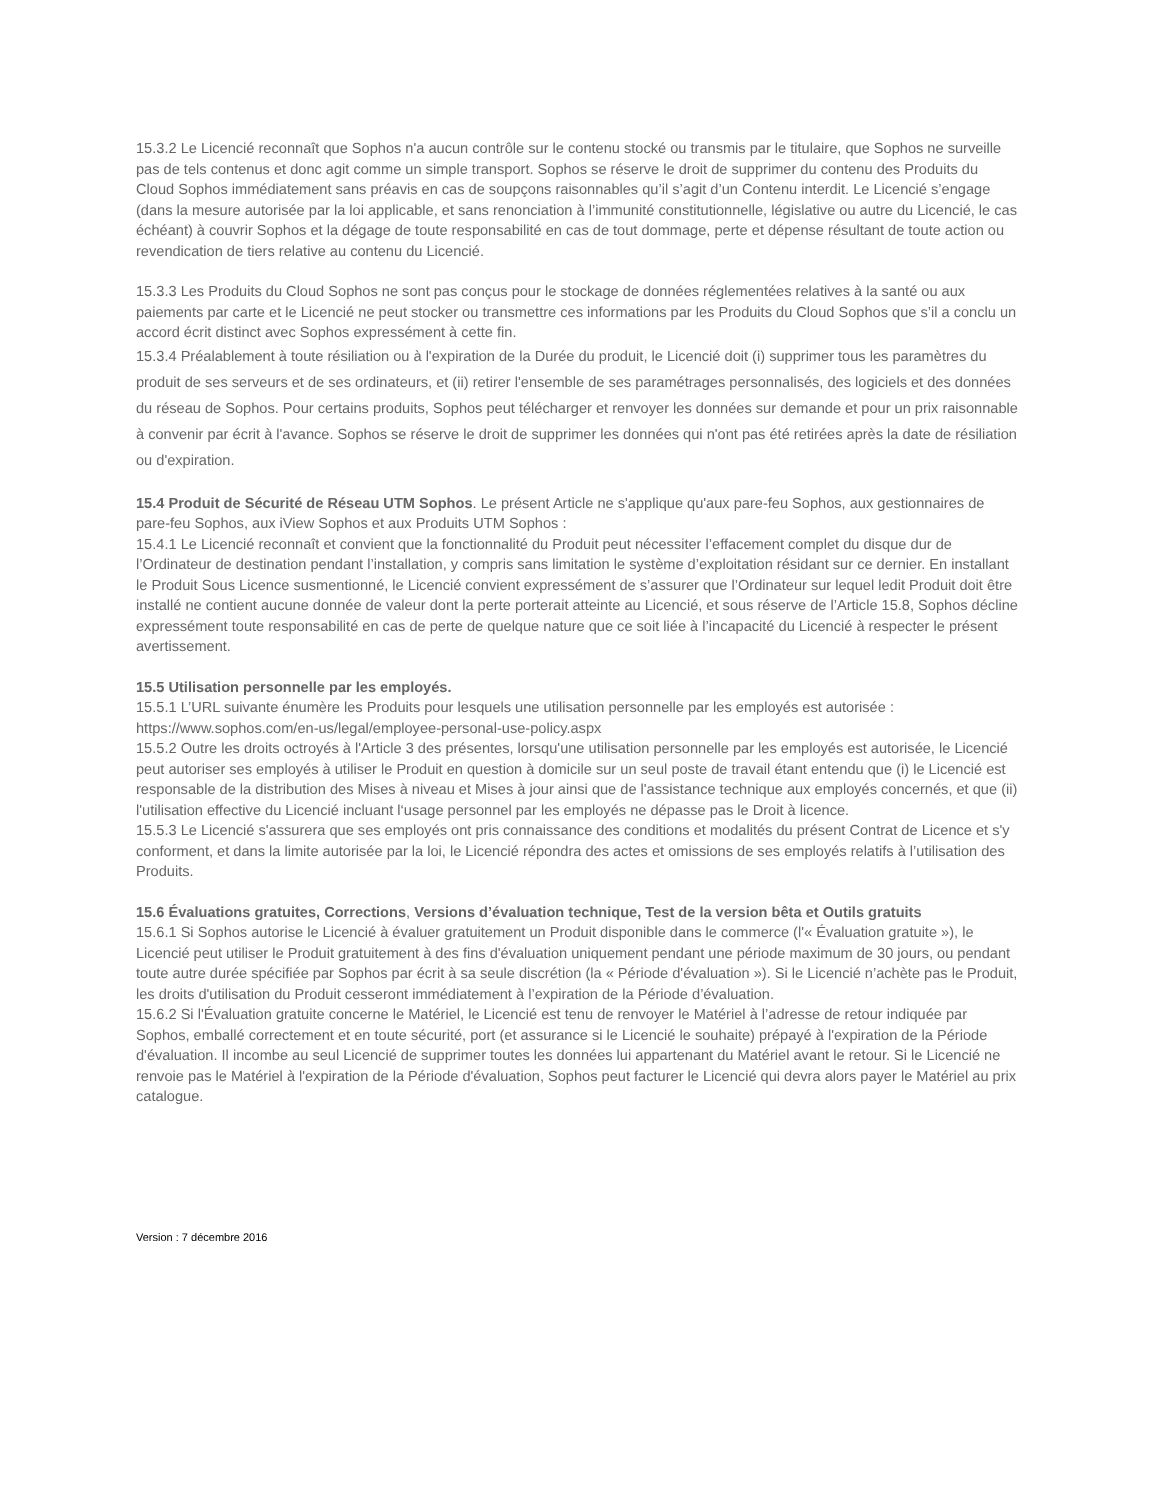15.3.2 Le Licencié reconnaît que Sophos n'a aucun contrôle sur le contenu stocké ou transmis par le titulaire, que Sophos ne surveille pas de tels contenus et donc agit comme un simple transport. Sophos se réserve le droit de supprimer du contenu des Produits du Cloud Sophos immédiatement sans préavis en cas de soupçons raisonnables qu’il s’agit d’un Contenu interdit. Le Licencié s’engage (dans la mesure autorisée par la loi applicable, et sans renonciation à l’immunité constitutionnelle, législative ou autre du Licencié, le cas échéant) à couvrir Sophos et la dégage de toute responsabilité en cas de tout dommage, perte et dépense résultant de toute action ou revendication de tiers relative au contenu du Licencié.
15.3.3 Les Produits du Cloud Sophos ne sont pas conçus pour le stockage de données réglementées relatives à la santé ou aux paiements par carte et le Licencié ne peut stocker ou transmettre ces informations par les Produits du Cloud Sophos que s’il a conclu un accord écrit distinct avec Sophos expressément à cette fin.
15.3.4 Préalablement à toute résiliation ou à l'expiration de la Durée du produit, le Licencié doit (i) supprimer tous les paramètres du produit de ses serveurs et de ses ordinateurs, et (ii) retirer l'ensemble de ses paramétrages personnalisés, des logiciels et des données du réseau de Sophos. Pour certains produits, Sophos peut télécharger et renvoyer les données sur demande et pour un prix raisonnable à convenir par écrit à l'avance. Sophos se réserve le droit de supprimer les données qui n'ont pas été retirées après la date de résiliation ou d'expiration.
15.4 Produit de Sécurité de Réseau UTM Sophos. Le présent Article ne s'applique qu'aux pare-feu Sophos, aux gestionnaires de pare-feu Sophos, aux iView Sophos et aux Produits UTM Sophos :
15.4.1 Le Licencié reconnaît et convient que la fonctionnalité du Produit peut nécessiter l’effacement complet du disque dur de l’Ordinateur de destination pendant l’installation, y compris sans limitation le système d’exploitation résidant sur ce dernier. En installant le Produit Sous Licence susmentionné, le Licencié convient expressément de s’assurer que l’Ordinateur sur lequel ledit Produit doit être installé ne contient aucune donnée de valeur dont la perte porterait atteinte au Licencié, et sous réserve de l’Article 15.8, Sophos décline expressément toute responsabilité en cas de perte de quelque nature que ce soit liée à l’incapacité du Licencié à respecter le présent avertissement.
15.5 Utilisation personnelle par les employés.
15.5.1 L’URL suivante énumère les Produits pour lesquels une utilisation personnelle par les employés est autorisée : https://www.sophos.com/en-us/legal/employee-personal-use-policy.aspx
15.5.2 Outre les droits octroyés à l'Article 3 des présentes, lorsqu'une utilisation personnelle par les employés est autorisée, le Licencié peut autoriser ses employés à utiliser le Produit en question à domicile sur un seul poste de travail étant entendu que (i) le Licencié est responsable de la distribution des Mises à niveau et Mises à jour ainsi que de l'assistance technique aux employés concernés, et que (ii) l'utilisation effective du Licencié incluant l‘usage personnel par les employés ne dépasse pas le Droit à licence.
15.5.3 Le Licencié s'assurera que ses employés ont pris connaissance des conditions et modalités du présent Contrat de Licence et s'y conforment, et dans la limite autorisée par la loi, le Licencié répondra des actes et omissions de ses employés relatifs à l’utilisation des Produits.
15.6 Évaluations gratuites, Corrections, Versions d’évaluation technique, Test de la version bêta et Outils gratuits
15.6.1 Si Sophos autorise le Licencié à évaluer gratuitement un Produit disponible dans le commerce (l'« Évaluation gratuite »), le Licencié peut utiliser le Produit gratuitement à des fins d'évaluation uniquement pendant une période maximum de 30 jours, ou pendant toute autre durée spécifiée par Sophos par écrit à sa seule discrétion (la « Période d'évaluation »). Si le Licencié n’achète pas le Produit, les droits d'utilisation du Produit cesseront immédiatement à l’expiration de la Période d’évaluation.
15.6.2 Si l'Évaluation gratuite concerne le Matériel, le Licencié est tenu de renvoyer le Matériel à l’adresse de retour indiquée par Sophos, emballé correctement et en toute sécurité, port (et assurance si le Licencié le souhaite) prépayé à l'expiration de la Période d'évaluation. Il incombe au seul Licencié de supprimer toutes les données lui appartenant du Matériel avant le retour. Si le Licencié ne renvoie pas le Matériel à l'expiration de la Période d'évaluation, Sophos peut facturer le Licencié qui devra alors payer le Matériel au prix catalogue.
Version : 7 décembre 2016